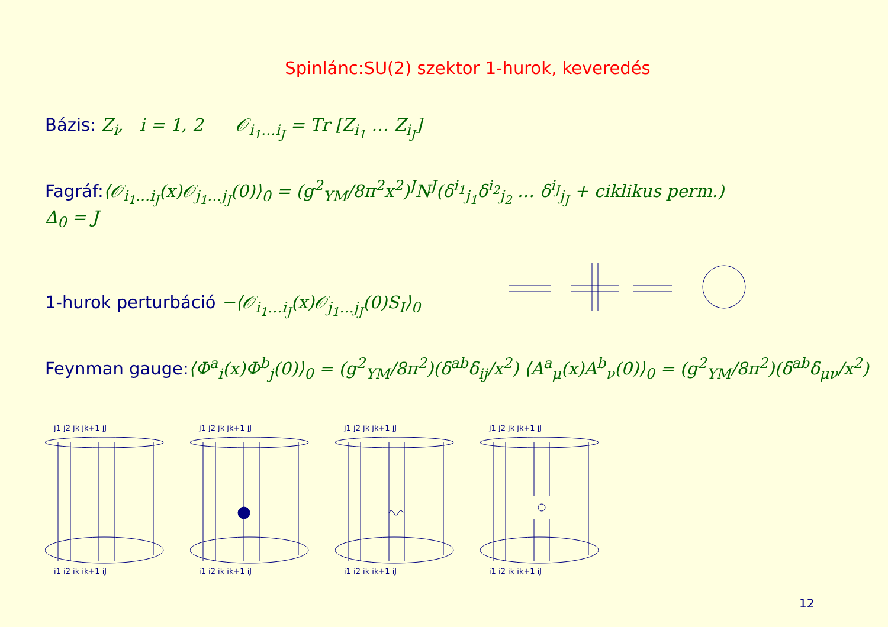Spinlánc:SU(2) szektor 1-hurok, keveredés
Bázis: Z<sub>i</sub>, i = 1, 2 𝒪<sub>i<sub>1</sub>…i<sub>J</sub></sub> = Tr [Z<sub>i<sub>1</sub></sub> … Z<sub>i<sub>J</sub></sub>]
Fagráf:⟨𝒪<sub>i<sub>1</sub>…i<sub>J</sub></sub>(x)𝒪<sub>j<sub>1</sub>…j<sub>J</sub></sub>(0)⟩<sub>0</sub> = (g<sup>2</sup><sub>YM</sub>/8π<sup>2</sup>x<sup>2</sup>)<sup>J</sup>N<sup>J</sup>(δ<sup>i<sub>1</sub></sup><sub>j<sub>1</sub></sub>δ<sup>i<sub>2</sub></sup><sub>j<sub>2</sub></sub> … δ<sup>i<sub>J</sub></sup><sub>j<sub>J</sub></sub> + ciklikus perm.)
Δ<sub>0</sub> = J
1-hurok perturbáció −⟨𝒪<sub>i<sub>1</sub>…i<sub>J</sub></sub>(x)𝒪<sub>j<sub>1</sub>…j<sub>J</sub></sub>(0)S<sub>I</sub>⟩<sub>0</sub>
Feynman gauge:⟨Φ<sup>a</sup><sub>i</sub>(x)Φ<sup>b</sup><sub>j</sub>(0)⟩<sub>0</sub> = (g<sup>2</sup><sub>YM</sub>/8π<sup>2</sup>)(δ<sup>ab</sup>δ<sub>ij</sub>/x<sup>2</sup>) ⟨A<sup>a</sup><sub>μ</sub>(x)A<sup>b</sup><sub>ν</sub>(0)⟩<sub>0</sub> = (g<sup>2</sup><sub>YM</sub>/8π<sup>2</sup>)(δ<sup>ab</sup>δ<sub>μν</sub>/x<sup>2</sup>)
j1 j2 jk jk+1 jJ
i1 i2 ik ik+1 iJ
j1 j2 jk jk+1 jJ
i1 i2 ik ik+1 iJ
j1 j2 jk jk+1 jJ
i1 i2 ik ik+1 iJ
j1 j2 jk jk+1 jJ
i1 i2 ik ik+1 iJ
12